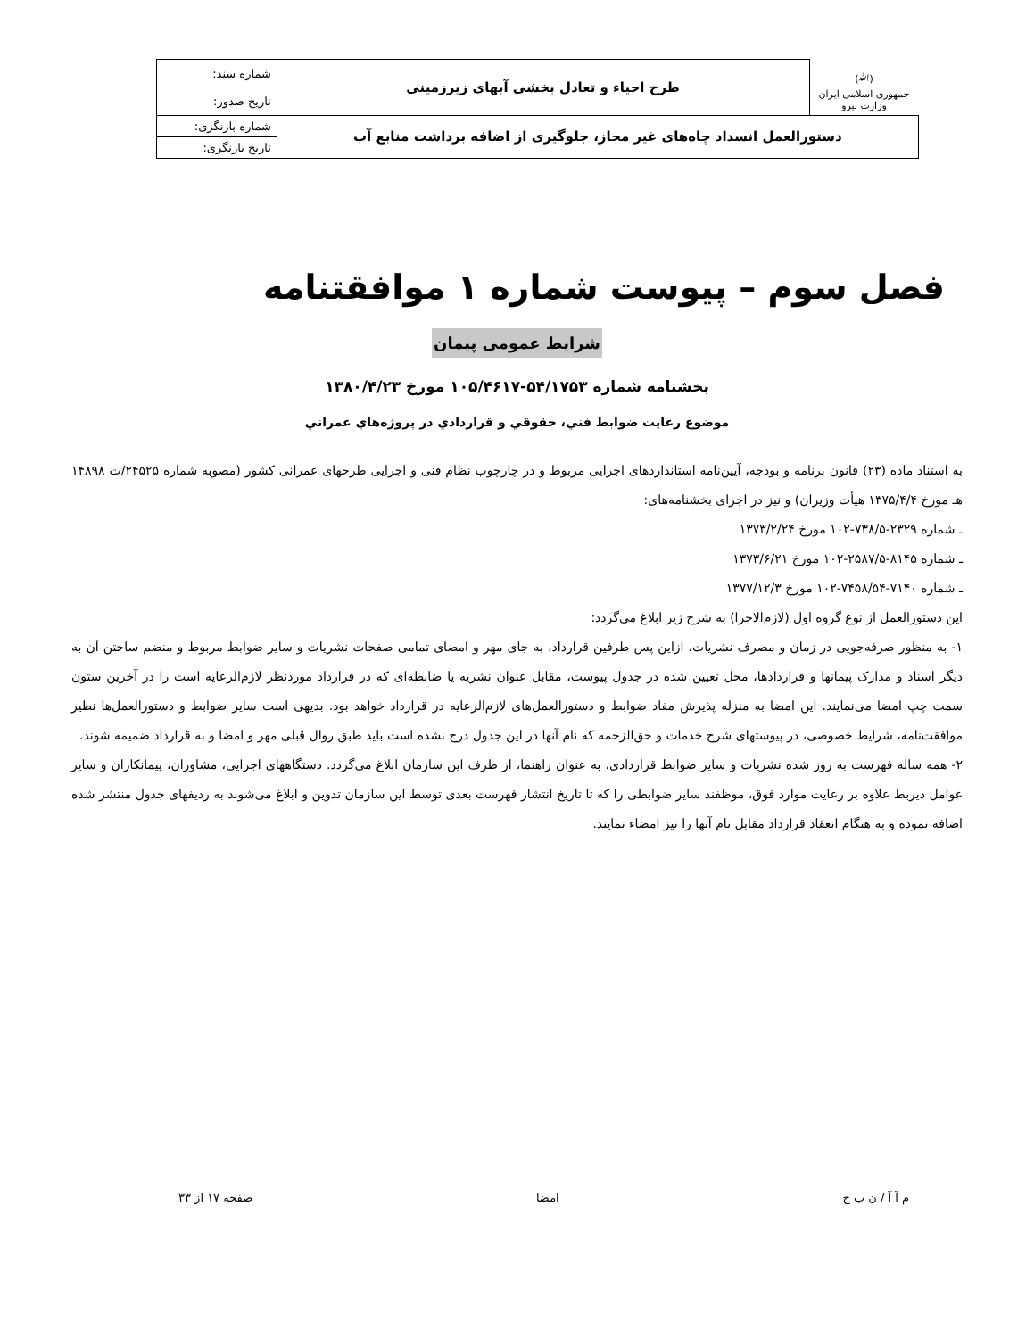| (ﷲ) جمهوری اسلامی ایران وزارت نیرو | طرح احیاء و تعادل بخشی آبهای زیرزمینی | شماره سند: |
| | | تاریخ صدور: |
| دستورالعمل انسداد چاه‌های غیر مجاز، جلوگیری از اضافه برداشت منابع آب | | شماره بازنگری: |
| | | تاریخ بازنگری: |
فصل سوم – پیوست شماره ۱ موافقتنامه
شرایط عمومی پیمان
بخشنامه شماره ۵۴/۱۷۵۳-۱۰۵/۴۶۱۷ مورخ ۱۳۸۰/۴/۲۳
موضوع رعايت ضوابط فني، حقوقي و قراردادي در پروژه‌هاي عمراني
به استناد ماده (۲۳) قانون برنامه و بودجه، آیین‌نامه استانداردهای اجرایی مربوط و در چارچوب نظام فنی و اجرایی طرحهای عمرانی کشور (مصوبه شماره ۲۴۵۲۵/ت ۱۴۸۹۸ هـ مورخ ۱۳۷۵/۴/۴ هیأت وزیران) و نیز در اجرای بخشنامه‌های:
ـ شماره ۲۳۲۹-۷۳۸/۵-۱۰۲ مورخ ۱۳۷۳/۲/۲۴
ـ شماره ۸۱۴۵-۲۵۸۷/۵-۱۰۲ مورخ ۱۳۷۳/۶/۲۱
ـ شماره ۷۱۴۰-۷۴۵۸/۵۴-۱۰۲ مورخ ۱۳۷۷/۱۲/۳
این دستورالعمل از نوع گروه اول (لازم‌الاجرا) به شرح زیر ابلاغ می‌گردد:
۱- به منظور صرفه‌جویی در زمان و مصرف نشریات، ازاین پس طرفین قرارداد، به جای مهر و امضای تمامی صفحات نشریات و سایر ضوابط مربوط و منضم ساختن آن به دیگر اسناد و مدارک پیمانها و قراردادها، محل تعیین شده در جدول پیوست، مقابل عنوان نشریه یا ضابطه‌ای که در قرارداد موردنظر لازم‌الرعایه است را در آخرین ستون سمت چپ امضا می‌نمایند. این امضا به منزله پذیرش مفاد ضوابط و دستورالعمل‌های لازم‌الرعایه در قرارداد خواهد بود. بدیهی است سایر ضوابط و دستورالعمل‌ها نظیر موافقت‌نامه، شرایط خصوصی، در پیوستهای شرح خدمات و حق‌الزحمه که نام آنها در این جدول درج نشده است باید طبق روال قبلی مهر و امضا و به قرارداد ضمیمه شوند.
۲- همه ساله فهرست به روز شده نشریات و سایر ضوابط قراردادی، به عنوان راهنما، از طرف این سازمان ابلاغ می‌گردد. دستگاههای اجرایی، مشاوران، پیمانکاران و سایر عوامل ذیربط علاوه بر رعایت موارد فوق، موظفند سایر ضوابطی را که تا تاریخ انتشار فهرست بعدی توسط این سازمان تدوین و ابلاغ می‌شوند به ردیفهای جدول منتشر شده اضافه نموده و به هنگام انعقاد قرارداد مقابل نام آنها را نیز امضاء نمایند.
م آ آ / ن ب ح امضا صفحه ۱۷ از ۳۳